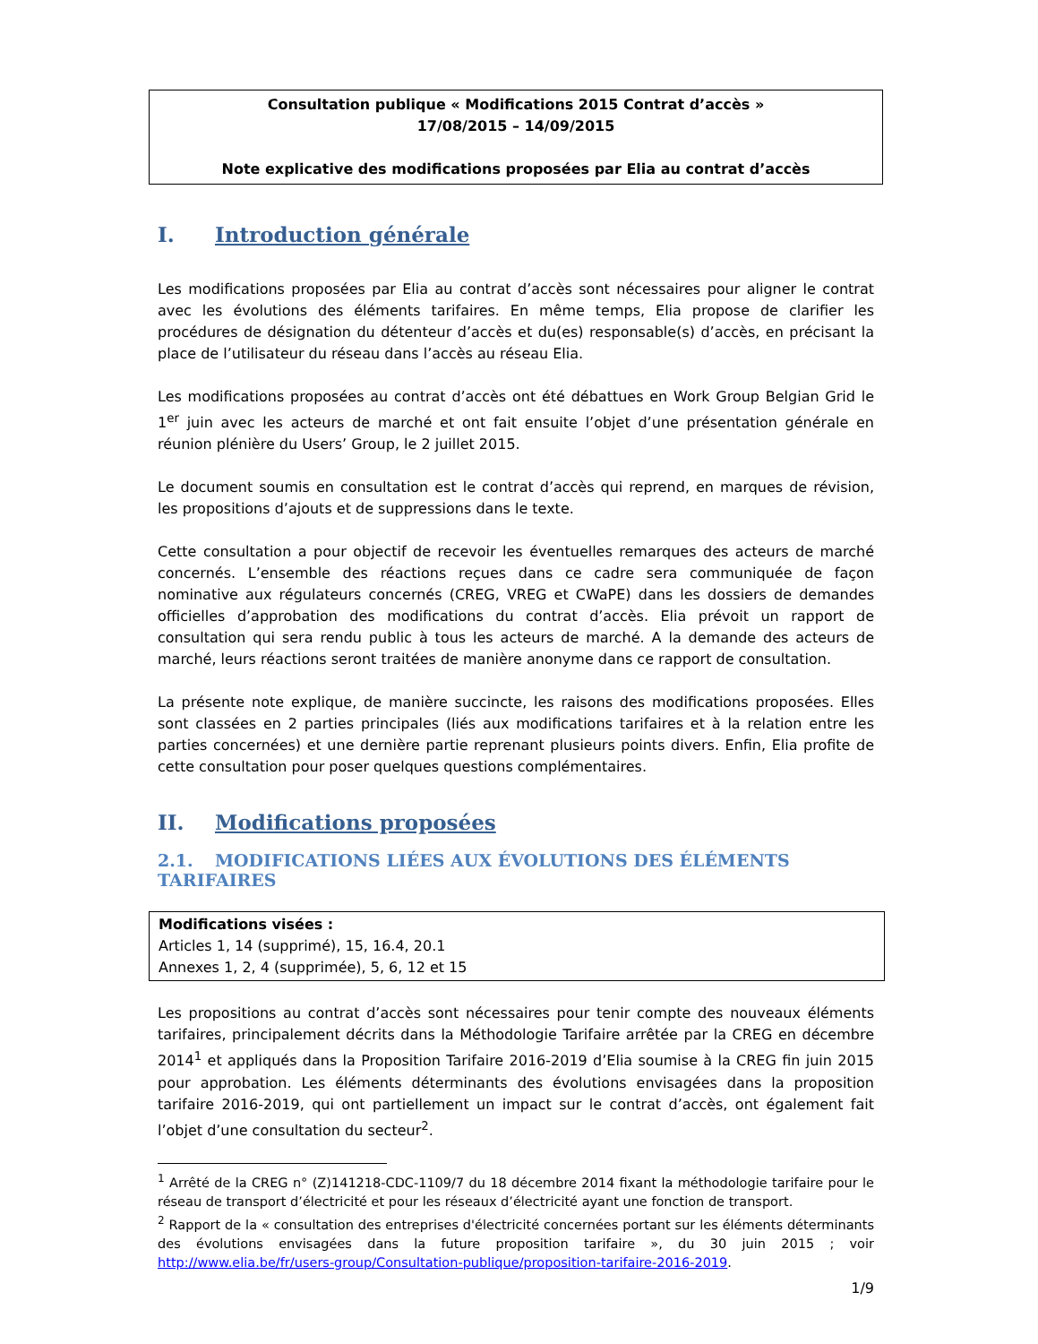Consultation publique « Modifications 2015 Contrat d’accès »
17/08/2015 – 14/09/2015
Note explicative des modifications proposées par Elia au contrat d’accès
I. Introduction générale
Les modifications proposées par Elia au contrat d’accès sont nécessaires pour aligner le contrat avec les évolutions des éléments tarifaires. En même temps, Elia propose de clarifier les procédures de désignation du détenteur d’accès et du(es) responsable(s) d’accès, en précisant la place de l’utilisateur du réseau dans l’accès au réseau Elia.
Les modifications proposées au contrat d’accès ont été débattues en Work Group Belgian Grid le 1<sup>er</sup> juin avec les acteurs de marché et ont fait ensuite l’objet d’une présentation générale en réunion plénière du Users’ Group, le 2 juillet 2015.
Le document soumis en consultation est le contrat d’accès qui reprend, en marques de révision, les propositions d’ajouts et de suppressions dans le texte.
Cette consultation a pour objectif de recevoir les éventuelles remarques des acteurs de marché concernés. L’ensemble des réactions reçues dans ce cadre sera communiquée de façon nominative aux régulateurs concernés (CREG, VREG et CWaPE) dans les dossiers de demandes officielles d’approbation des modifications du contrat d’accès. Elia prévoit un rapport de consultation qui sera rendu public à tous les acteurs de marché. A la demande des acteurs de marché, leurs réactions seront traitées de manière anonyme dans ce rapport de consultation.
La présente note explique, de manière succincte, les raisons des modifications proposées. Elles sont classées en 2 parties principales (liés aux modifications tarifaires et à la relation entre les parties concernées) et une dernière partie reprenant plusieurs points divers. Enfin, Elia profite de cette consultation pour poser quelques questions complémentaires.
II. Modifications proposées
2.1. MODIFICATIONS LIÉES AUX ÉVOLUTIONS DES ÉLÉMENTS TARIFAIRES
Modifications visées :
Articles 1, 14 (supprimé), 15, 16.4, 20.1
Annexes 1, 2, 4 (supprimée), 5, 6, 12 et 15
Les propositions au contrat d’accès sont nécessaires pour tenir compte des nouveaux éléments tarifaires, principalement décrits dans la Méthodologie Tarifaire arrêtée par la CREG en décembre 2014<sup>1</sup> et appliqués dans la Proposition Tarifaire 2016-2019 d’Elia soumise à la CREG fin juin 2015 pour approbation. Les éléments déterminants des évolutions envisagées dans la proposition tarifaire 2016-2019, qui ont partiellement un impact sur le contrat d’accès, ont également fait l’objet d’une consultation du secteur<sup>2</sup>.
<sup>1</sup> Arrêté de la CREG n° (Z)141218-CDC-1109/7 du 18 décembre 2014 fixant la méthodologie tarifaire pour le réseau de transport d’électricité et pour les réseaux d’électricité ayant une fonction de transport.
<sup>2</sup> Rapport de la « consultation des entreprises d'électricité concernées portant sur les éléments déterminants des évolutions envisagées dans la future proposition tarifaire », du 30 juin 2015 ; voir http://www.elia.be/fr/users-group/Consultation-publique/proposition-tarifaire-2016-2019.
1/9